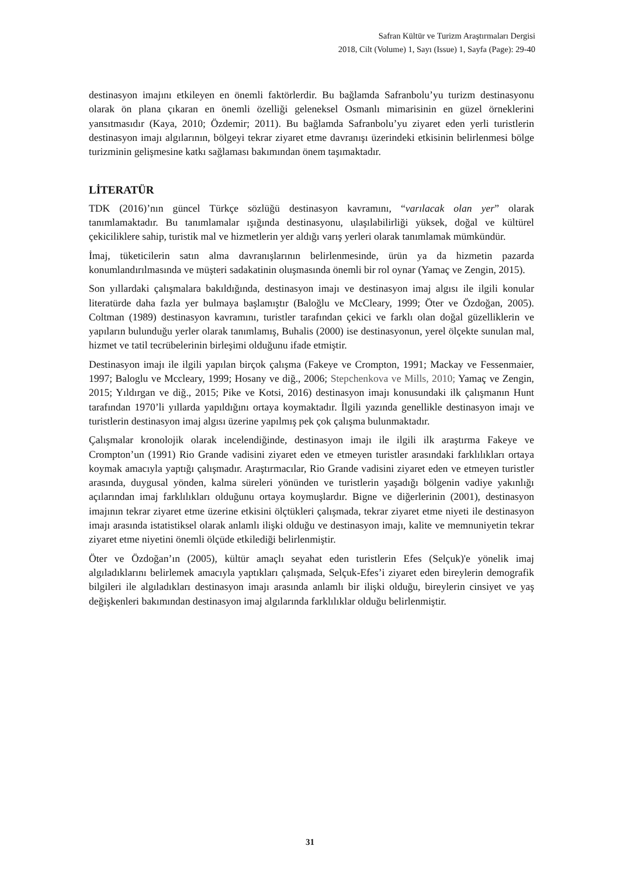Safran Kültür ve Turizm Araştırmaları Dergisi
2018, Cilt (Volume) 1, Sayı (Issue) 1, Sayfa (Page): 29-40
destinasyon imajını etkileyen en önemli faktörlerdir. Bu bağlamda Safranbolu’yu turizm destinasyonu olarak ön plana çıkaran en önemli özelliği geleneksel Osmanlı mimarisinin en güzel örneklerini yansıtmasıdır (Kaya, 2010; Özdemir; 2011). Bu bağlamda Safranbolu’yu ziyaret eden yerli turistlerin destinasyon imajı algılarının, bölgeyi tekrar ziyaret etme davranışı üzerindeki etkisinin belirlenmesi bölge turizminin gelişmesine katkı sağlaması bakımından önem taşımaktadır.
LİTERATÜR
TDK (2016)’nın güncel Türkçe sözlüğü destinasyon kavramını, “varılacak olan yer” olarak tanımlamaktadır. Bu tanımlamalar ışığında destinasyonu, ulaşılabilirliği yüksek, doğal ve kültürel çekiciliklere sahip, turistik mal ve hizmetlerin yer aldığı varış yerleri olarak tanımlamak mümkündür.
İmaj, tüketicilerin satın alma davranışlarının belirlenmesinde, ürün ya da hizmetin pazarda konumlandırılmasında ve müşteri sadakatinin oluşmasında önemli bir rol oynar (Yamaç ve Zengin, 2015).
Son yıllardaki çalışmalara bakıldığında, destinasyon imajı ve destinasyon imaj algısı ile ilgili konular literatürde daha fazla yer bulmaya başlamıştır (Baloğlu ve McCleary, 1999; Öter ve Özdoğan, 2005). Coltman (1989) destinasyon kavramını, turistler tarafından çekici ve farklı olan doğal güzelliklerin ve yapıların bulunduğu yerler olarak tanımlamış, Buhalis (2000) ise destinasyonun, yerel ölçekte sunulan mal, hizmet ve tatil tecrübelerinin birleşimi olduğunu ifade etmiştir.
Destinasyon imajı ile ilgili yapılan birçok çalışma (Fakeye ve Crompton, 1991; Mackay ve Fessenmaier, 1997; Baloglu ve Mccleary, 1999; Hosany ve diğ., 2006; Stepchenkova ve Mills, 2010; Yamaç ve Zengin, 2015; Yıldırgan ve diğ., 2015; Pike ve Kotsi, 2016) destinasyon imajı konusundaki ilk çalışmanın Hunt tarafından 1970’li yıllarda yapıldığını ortaya koymaktadır. İlgili yazında genellikle destinasyon imajı ve turistlerin destinasyon imaj algısı üzerine yapılmış pek çok çalışma bulunmaktadır.
Çalışmalar kronolojik olarak incelendiğinde, destinasyon imajı ile ilgili ilk araştırma Fakeye ve Crompton’un (1991) Rio Grande vadisini ziyaret eden ve etmeyen turistler arasındaki farklılıkları ortaya koymak amacıyla yaptığı çalışmadır. Araştırmacılar, Rio Grande vadisini ziyaret eden ve etmeyen turistler arasında, duygusal yönden, kalma süreleri yönünden ve turistlerin yaşadığı bölgenin vadiye yakınlığı açılarından imaj farklılıkları olduğunu ortaya koymuşlardır. Bigne ve diğerlerinin (2001), destinasyon imajının tekrar ziyaret etme üzerine etkisini ölçtükleri çalışmada, tekrar ziyaret etme niyeti ile destinasyon imajı arasında istatistiksel olarak anlamlı ilişki olduğu ve destinasyon imajı, kalite ve memnuniyetin tekrar ziyaret etme niyetini önemli ölçüde etkilediği belirlenmiştir.
Öter ve Özdoğan’ın (2005), kültür amaçlı seyahat eden turistlerin Efes (Selçuk)'e yönelik imaj algıladıklarını belirlemek amacıyla yaptıkları çalışmada, Selçuk-Efes’i ziyaret eden bireylerin demografik bilgileri ile algıladıkları destinasyon imajı arasında anlamlı bir ilişki olduğu, bireylerin cinsiyet ve yaş değişkenleri bakımından destinasyon imaj algılarında farklılıklar olduğu belirlenmiştir.
31